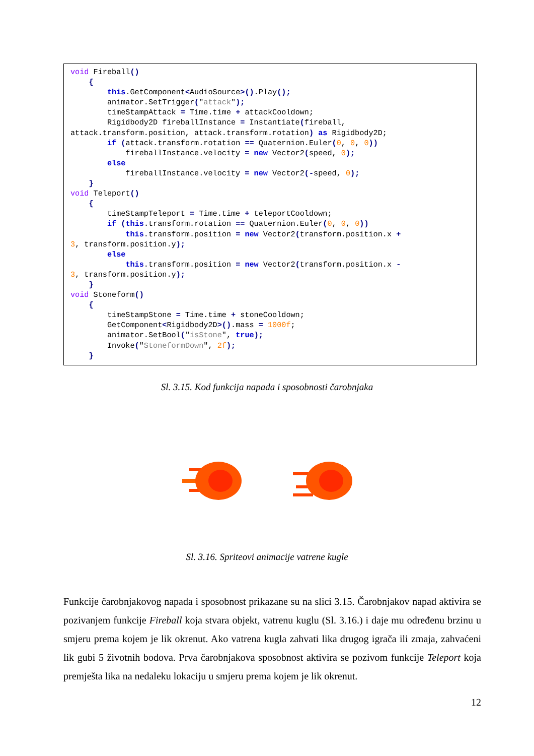void Fireball() { this.GetComponent<AudioSource>().Play(); animator.SetTrigger("attack"); timeStampAttack = Time.time + attackCooldown; Rigidbody2D fireballInstance = Instantiate(fireball, attack.transform.position, attack.transform.rotation) as Rigidbody2D; if (attack.transform.rotation == Quaternion.Euler(0, 0, 0)) fireballInstance.velocity = new Vector2(speed, 0); else fireballInstance.velocity = new Vector2(-speed, 0); } void Teleport() { timeStampTeleport = Time.time + teleportCooldown; if (this.transform.rotation == Quaternion.Euler(0, 0, 0)) this.transform.position = new Vector2(transform.position.x + 3, transform.position.y); else this.transform.position = new Vector2(transform.position.x - 3, transform.position.y); } void Stoneform() { timeStampStone = Time.time + stoneCooldown; GetComponent<Rigidbody2D>().mass = 1000f; animator.SetBool("isStone", true); Invoke("StoneformDown", 2f); }
Sl. 3.15. Kod funkcija napada i sposobnosti čarobnjaka
Sl. 3.16. Spriteovi animacije vatrene kugle
Funkcije čarobnjakovog napada i sposobnost prikazane su na slici 3.15. Čarobnjakov napad aktivira se pozivanjem funkcije Fireball koja stvara objekt, vatrenu kuglu (Sl. 3.16.) i daje mu određenu brzinu u smjeru prema kojem je lik okrenut. Ako vatrena kugla zahvati lika drugog igrača ili zmaja, zahvaćeni lik gubi 5 životnih bodova. Prva čarobnjakova sposobnost aktivira se pozivom funkcije Teleport koja premješta lika na nedaleku lokaciju u smjeru prema kojem je lik okrenut.
12